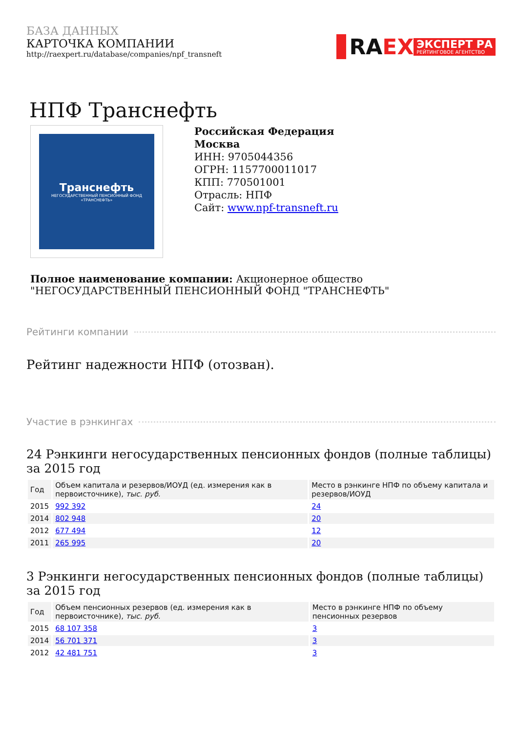БАЗА ДАННЫХ
КАРТОЧКА КОМПАНИИ
http://raexpert.ru/database/companies/npf_transneft
RAEX
ЭКСПЕРТ РА
РЕЙТИНГОВОЕ АГЕНТСТВО
НПФ Транснефть
Транснефть
НЕГОСУДАРСТВЕННЫЙ ПЕНСИОННЫЙ ФОНД «ТРАНСНЕФТЬ»
Российская Федерация
Москва
ИНН: 9705044356
ОГРН: 1157700011017
КПП: 770501001
Отрасль: НПФ
Сайт: www.npf-transneft.ru
Полное наименование компании: Акционерное общество "НЕГОСУДАРСТВЕННЫЙ ПЕНСИОННЫЙ ФОНД "ТРАНСНЕФТЬ"
Рейтинги компании
Рейтинг надежности НПФ (отозван).
Участие в рэнкингах
24 Рэнкинги негосударственных пенсионных фондов (полные таблицы) за 2015 год
| Год | Объем капитала и резервов/ИОУД (ед. измерения как в первоисточнике), тыс. руб. | Место в рэнкинге НПФ по объему капитала и резервов/ИОУД |
| --- | --- | --- |
| 2015 | 992 392 | 24 |
| 2014 | 802 948 | 20 |
| 2012 | 677 494 | 12 |
| 2011 | 265 995 | 20 |
3 Рэнкинги негосударственных пенсионных фондов (полные таблицы) за 2015 год
| Год | Объем пенсионных резервов (ед. измерения как в первоисточнике), тыс. руб. | Место в рэнкинге НПФ по объему пенсионных резервов |
| --- | --- | --- |
| 2015 | 68 107 358 | 3 |
| 2014 | 56 701 371 | 3 |
| 2012 | 42 481 751 | 3 |